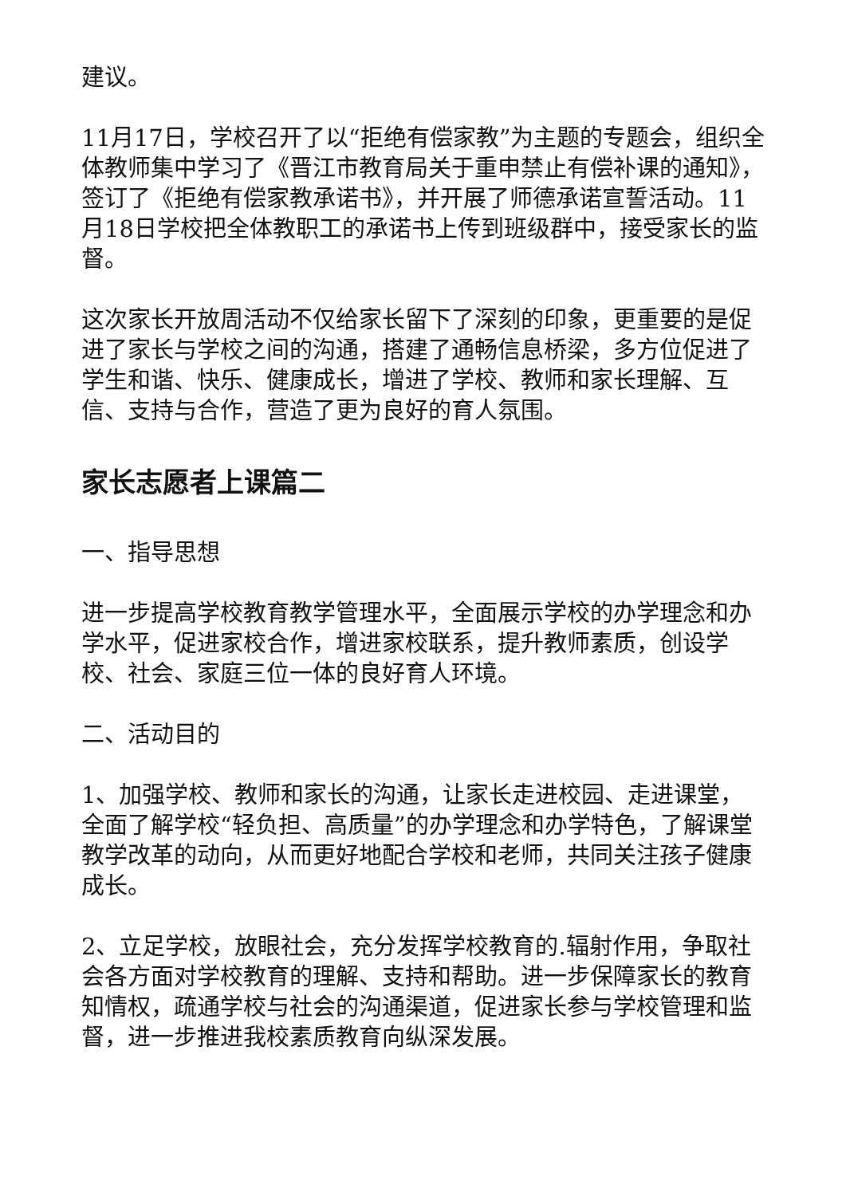建议。
11月17日，学校召开了以“拒绝有偿家教”为主题的专题会，组织全体教师集中学习了《晋江市教育局关于重申禁止有偿补课的通知》，签订了《拒绝有偿家教承诺书》，并开展了师德承诺宣誓活动。11月18日学校把全体教职工的承诺书上传到班级群中，接受家长的监督。
这次家长开放周活动不仅给家长留下了深刻的印象，更重要的是促进了家长与学校之间的沟通，搭建了通畅信息桥梁，多方位促进了学生和谐、快乐、健康成长，增进了学校、教师和家长理解、互信、支持与合作，营造了更为良好的育人氛围。
家长志愿者上课篇二
一、指导思想
进一步提高学校教育教学管理水平，全面展示学校的办学理念和办学水平，促进家校合作，增进家校联系，提升教师素质，创设学校、社会、家庭三位一体的良好育人环境。
二、活动目的
1、加强学校、教师和家长的沟通，让家长走进校园、走进课堂，全面了解学校“轻负担、高质量”的办学理念和办学特色，了解课堂教学改革的动向，从而更好地配合学校和老师，共同关注孩子健康成长。
2、立足学校，放眼社会，充分发挥学校教育的.辐射作用，争取社会各方面对学校教育的理解、支持和帮助。进一步保障家长的教育知情权，疏通学校与社会的沟通渠道，促进家长参与学校管理和监督，进一步推进我校素质教育向纵深发展。